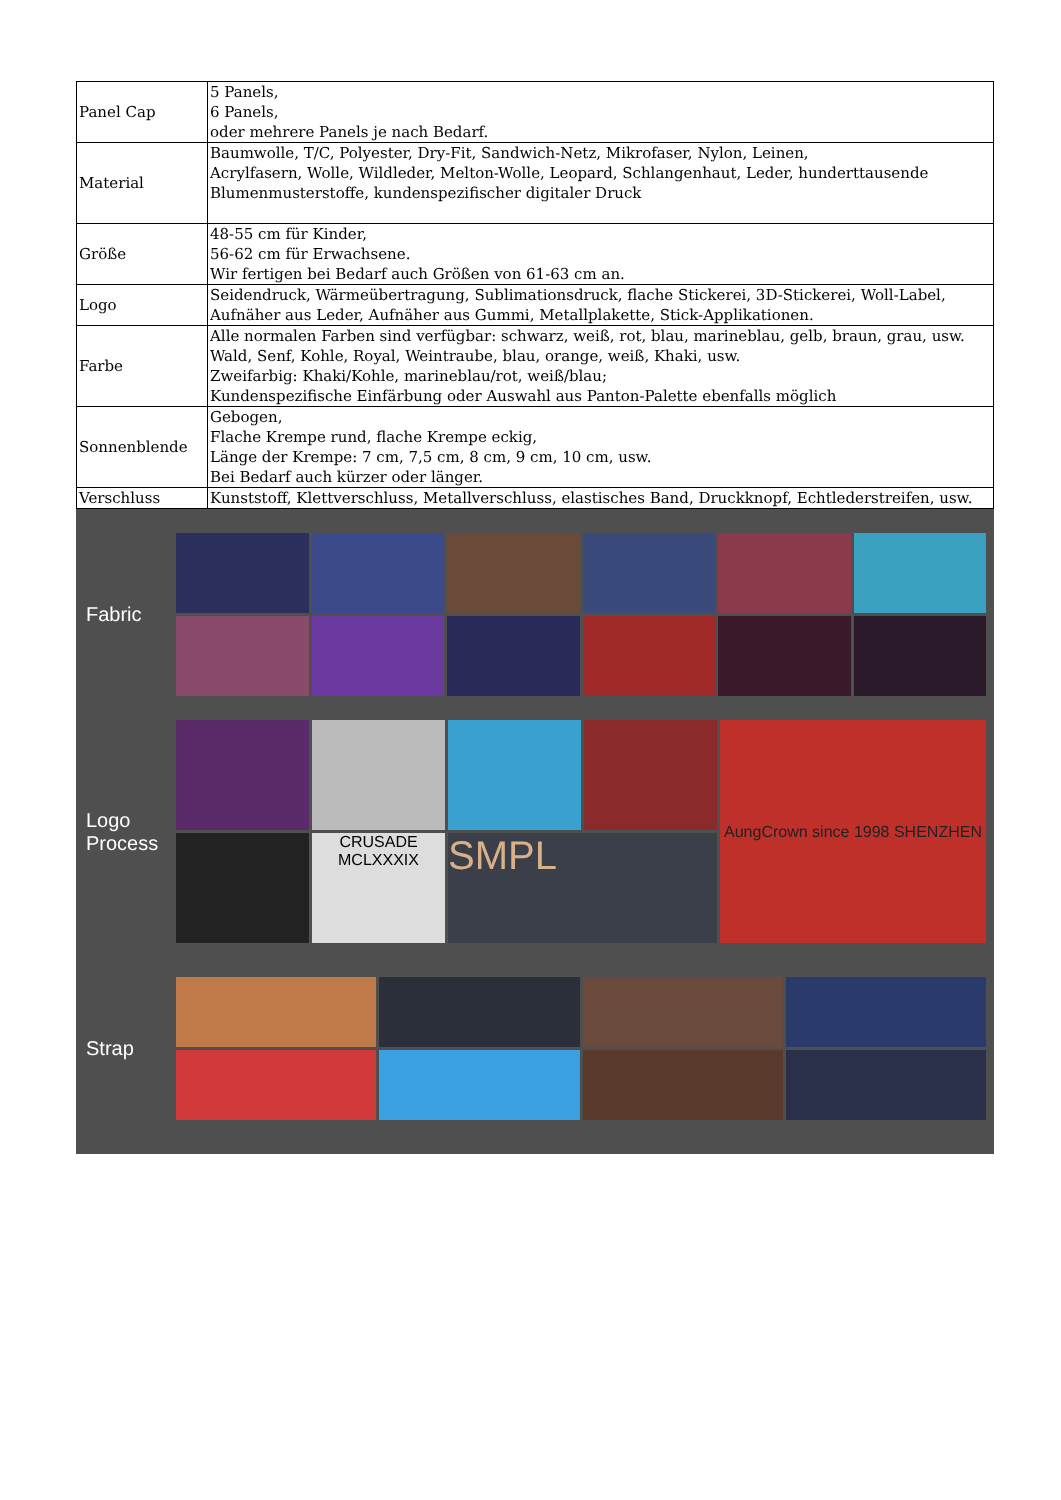| Panel Cap | 5 Panels, 6 Panels, oder mehrere Panels je nach Bedarf. |
| Material | Baumwolle, T/C, Polyester, Dry-Fit, Sandwich-Netz, Mikrofaser, Nylon, Leinen, Acrylfasern, Wolle, Wildleder, Melton-Wolle, Leopard, Schlangenhaut, Leder, hunderttausende Blumenmusterstoffe, kundenspezifischer digitaler Druck |
| Größe | 48-55 cm für Kinder, 56-62 cm für Erwachsene. Wir fertigen bei Bedarf auch Größen von 61-63 cm an. |
| Logo | Seidendruck, Wärmeübertragung, Sublimationsdruck, flache Stickerei, 3D-Stickerei, Woll-Label, Aufnäher aus Leder, Aufnäher aus Gummi, Metallplakette, Stick-Applikationen. |
| Farbe | Alle normalen Farben sind verfügbar: schwarz, weiß, rot, blau, marineblau, gelb, braun, grau, usw. Wald, Senf, Kohle, Royal, Weintraube, blau, orange, weiß, Khaki, usw. Zweifarbig: Khaki/Kohle, marineblau/rot, weiß/blau; Kundenspezifische Einfärbung oder Auswahl aus Panton-Palette ebenfalls möglich |
| Sonnenblende | Gebogen, Flache Krempe rund, flache Krempe eckig, Länge der Krempe: 7 cm, 7,5 cm, 8 cm, 9 cm, 10 cm, usw. Bei Bedarf auch kürzer oder länger. |
| Verschluss | Kunststoff, Klettverschluss, Metallverschluss, elastisches Band, Druckknopf, Echtlederstreifen, usw. |
Fabric
Logo
Process
AungCrown since 1998 SHENZHEN
CRUSADE MCLXXXIX
SMPL
Strap